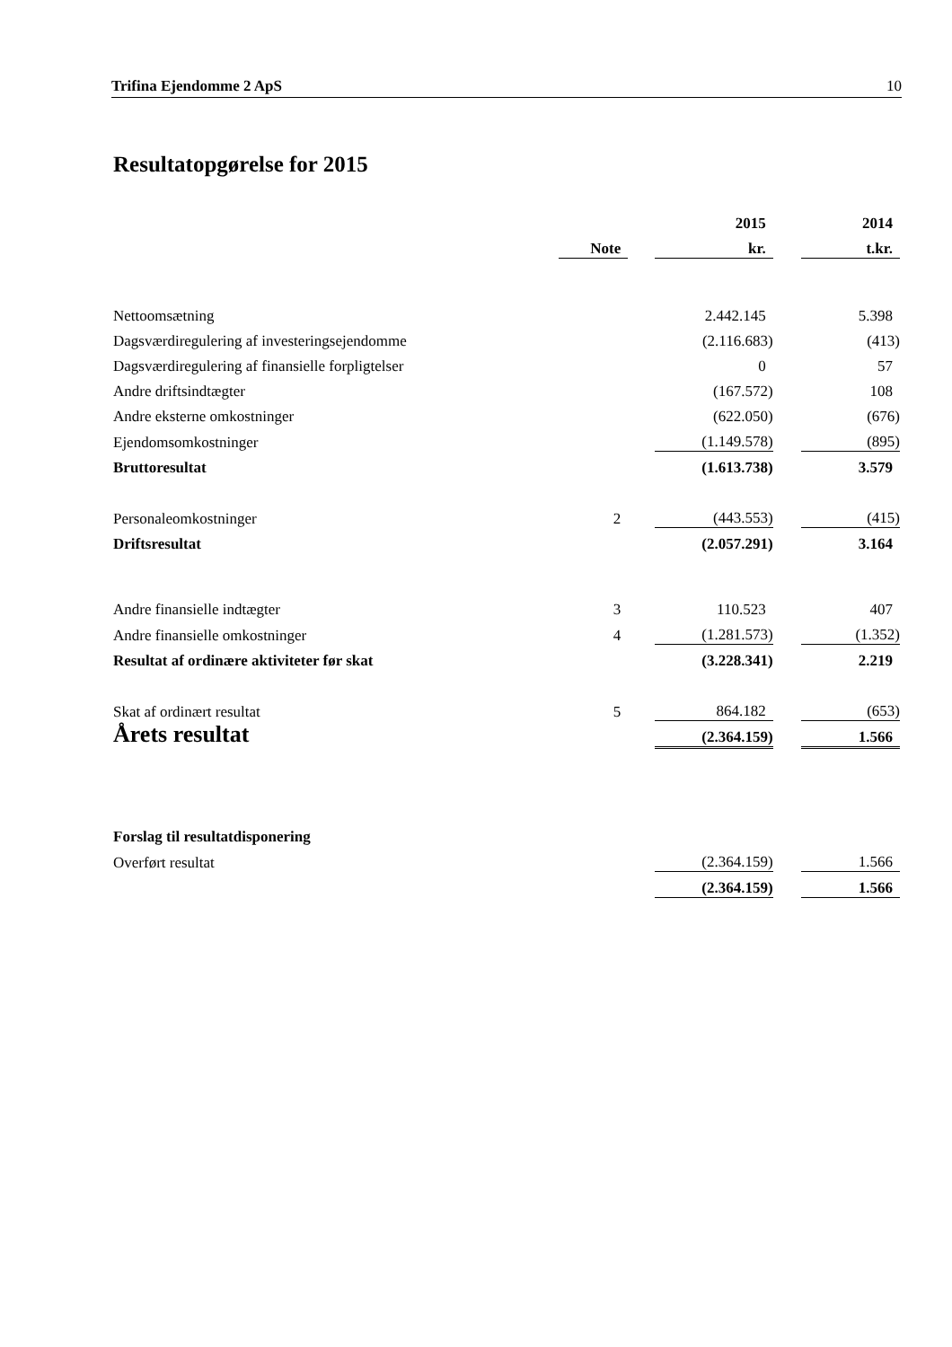Trifina Ejendomme 2 ApS 10
Resultatopgørelse for 2015
| | | | 2015 | | 2014 |
| --- | --- | --- | --- | --- | --- |
| | Note | | kr. | | t.kr. |
| Nettoomsætning | | | 2.442.145 | | 5.398 |
| Dagsværdiregulering af investeringsejendomme | | | (2.116.683) | | (413) |
| Dagsværdiregulering af finansielle forpligtelser | | | 0 | | 57 |
| Andre driftsindtægter | | | (167.572) | | 108 |
| Andre eksterne omkostninger | | | (622.050) | | (676) |
| Ejendomsomkostninger | | | (1.149.578) | | (895) |
| Bruttoresultat | | | (1.613.738) | | 3.579 |
| Personaleomkostninger | 2 | | (443.553) | | (415) |
| Driftsresultat | | | (2.057.291) | | 3.164 |
| Andre finansielle indtægter | 3 | | 110.523 | | 407 |
| Andre finansielle omkostninger | 4 | | (1.281.573) | | (1.352) |
| Resultat af ordinære aktiviteter før skat | | | (3.228.341) | | 2.219 |
| Skat af ordinært resultat | 5 | | 864.182 | | (653) |
| Årets resultat | | | (2.364.159) | | 1.566 |
| Forslag til resultatdisponering | | | | | |
| Overført resultat | | | (2.364.159) | | 1.566 |
| | | | (2.364.159) | | 1.566 |